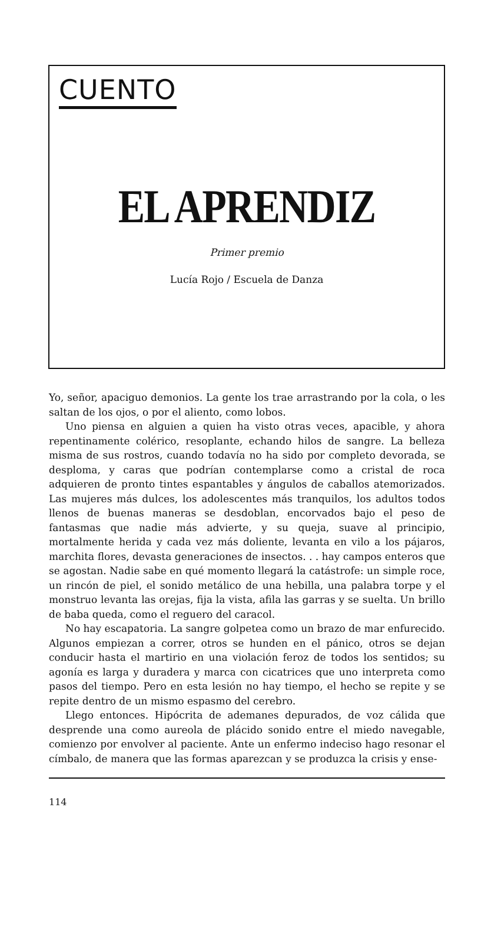CUENTO
EL APRENDIZ
Primer premio
Lucía Rojo / Escuela de Danza
Yo, señor, apaciguo demonios. La gente los trae arrastrando por la cola, o les saltan de los ojos, o por el aliento, como lobos.
Uno piensa en alguien a quien ha visto otras veces, apacible, y ahora repentinamente colérico, resoplante, echando hilos de sangre. La belleza misma de sus rostros, cuando todavía no ha sido por completo devorada, se desploma, y caras que podrían contemplarse como a cristal de roca adquieren de pronto tintes espantables y ángulos de caballos atemorizados. Las mujeres más dulces, los adolescentes más tranquilos, los adultos todos llenos de buenas maneras se desdoblan, encorvados bajo el peso de fantasmas que nadie más advierte, y su queja, suave al principio, mortalmente herida y cada vez más doliente, levanta en vilo a los pájaros, marchita flores, devasta generaciones de insectos. . . hay campos enteros que se agostan. Nadie sabe en qué momento llegará la catástrofe: un simple roce, un rincón de piel, el sonido metálico de una hebilla, una palabra torpe y el monstruo levanta las orejas, fija la vista, afila las garras y se suelta. Un brillo de baba queda, como el reguero del caracol.
No hay escapatoria. La sangre golpetea como un brazo de mar enfurecido. Algunos empiezan a correr, otros se hunden en el pánico, otros se dejan conducir hasta el martirio en una violación feroz de todos los sentidos; su agonía es larga y duradera y marca con cicatrices que uno interpreta como pasos del tiempo. Pero en esta lesión no hay tiempo, el hecho se repite y se repite dentro de un mismo espasmo del cerebro.
Llego entonces. Hipócrita de ademanes depurados, de voz cálida que desprende una como aureola de plácido sonido entre el miedo navegable, comienzo por envolver al paciente. Ante un enfermo indeciso hago resonar el címbalo, de manera que las formas aparezcan y se produzca la crisis y ense-
114